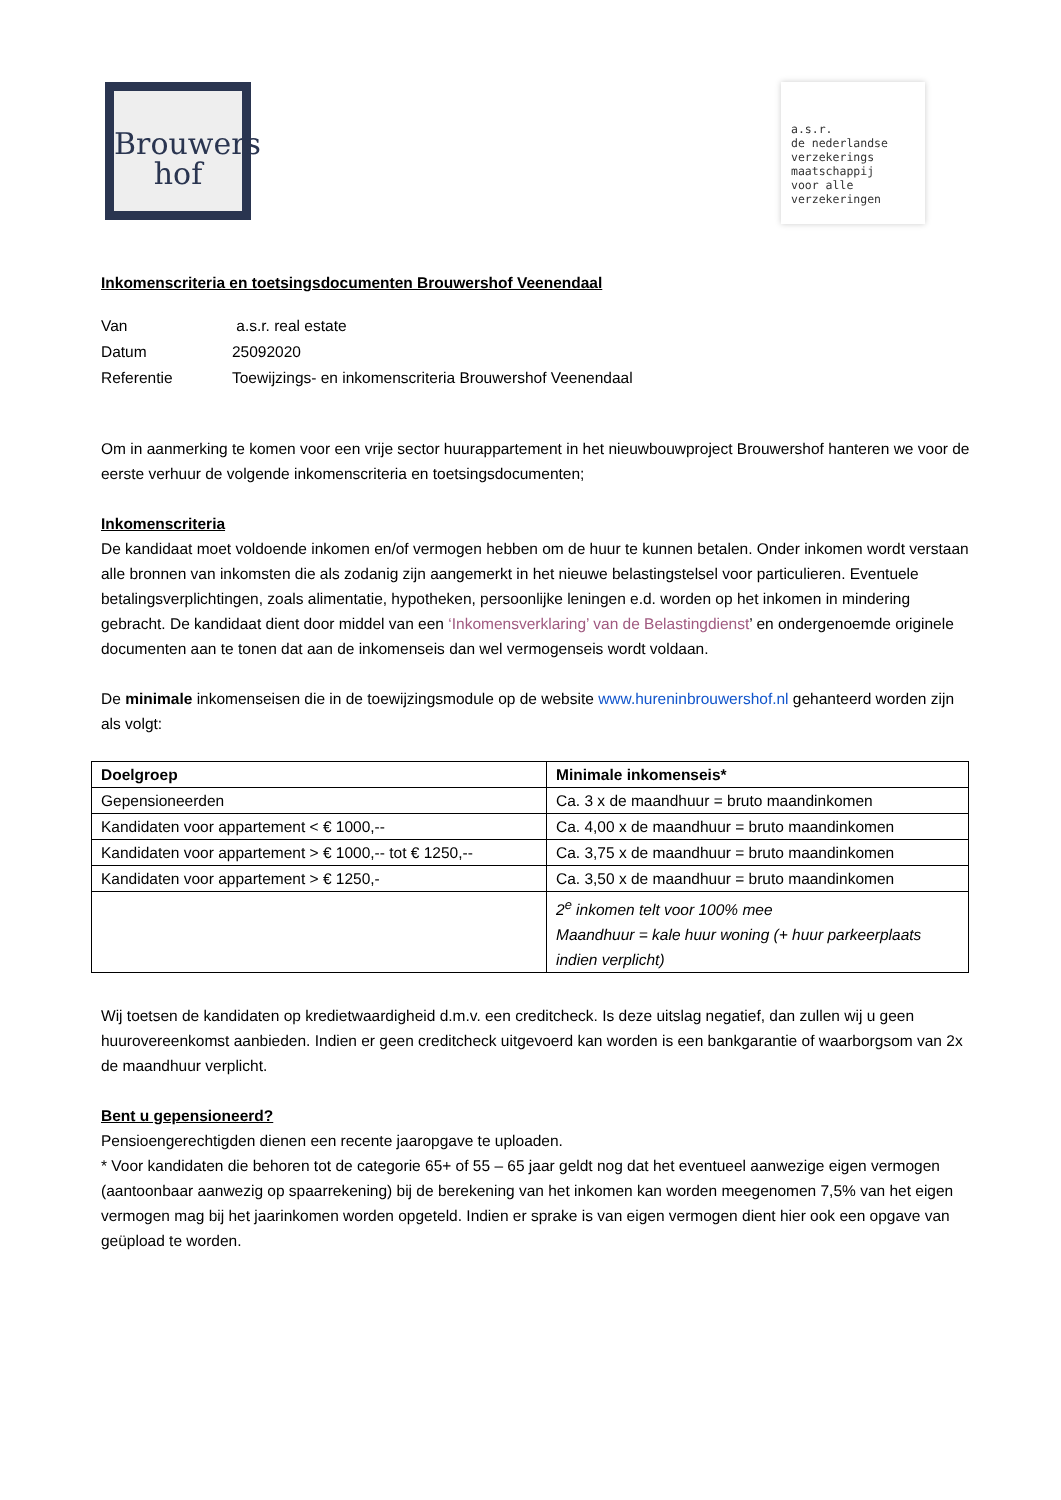Brouwers
hof
a.s.r.
de nederlandse
verzekerings
maatschappij
voor alle
verzekeringen
Inkomenscriteria en toetsingsdocumenten Brouwershof Veenendaal
| Van | a.s.r. real estate |
| Datum | 25092020 |
| Referentie | Toewijzings- en inkomenscriteria Brouwershof Veenendaal |
Om in aanmerking te komen voor een vrije sector huurappartement in het nieuwbouwproject Brouwershof hanteren we voor de eerste verhuur de volgende inkomenscriteria en toetsingsdocumenten;
Inkomenscriteria
De kandidaat moet voldoende inkomen en/of vermogen hebben om de huur te kunnen betalen. Onder inkomen wordt verstaan alle bronnen van inkomsten die als zodanig zijn aangemerkt in het nieuwe belastingstelsel voor particulieren. Eventuele betalingsverplichtingen, zoals alimentatie, hypotheken, persoonlijke leningen e.d. worden op het inkomen in mindering gebracht. De kandidaat dient door middel van een ‘Inkomensverklaring’ van de Belastingdienst’ en ondergenoemde originele documenten aan te tonen dat aan de inkomenseis dan wel vermogenseis wordt voldaan.
De minimale inkomenseisen die in de toewijzingsmodule op de website www.hureninbrouwershof.nl gehanteerd worden zijn als volgt:
| Doelgroep | Minimale inkomenseis* |
| --- | --- |
| Gepensioneerden | Ca. 3 x de maandhuur = bruto maandinkomen |
| Kandidaten voor appartement < € 1000,-- | Ca. 4,00 x de maandhuur = bruto maandinkomen |
| Kandidaten voor appartement > € 1000,-- tot € 1250,-- | Ca. 3,75 x de maandhuur = bruto maandinkomen |
| Kandidaten voor appartement > € 1250,- | Ca. 3,50 x de maandhuur = bruto maandinkomen |
| | 2<sup>e</sup> inkomen telt voor 100% mee Maandhuur = kale huur woning (+ huur parkeerplaats indien verplicht) |
Wij toetsen de kandidaten op kredietwaardigheid d.m.v. een creditcheck. Is deze uitslag negatief, dan zullen wij u geen huurovereenkomst aanbieden. Indien er geen creditcheck uitgevoerd kan worden is een bankgarantie of waarborgsom van 2x de maandhuur verplicht.
Bent u gepensioneerd?
Pensioengerechtigden dienen een recente jaaropgave te uploaden.
* Voor kandidaten die behoren tot de categorie 65+ of 55 – 65 jaar geldt nog dat het eventueel aanwezige eigen vermogen (aantoonbaar aanwezig op spaarrekening) bij de berekening van het inkomen kan worden meegenomen 7,5% van het eigen vermogen mag bij het jaarinkomen worden opgeteld. Indien er sprake is van eigen vermogen dient hier ook een opgave van geüpload te worden.